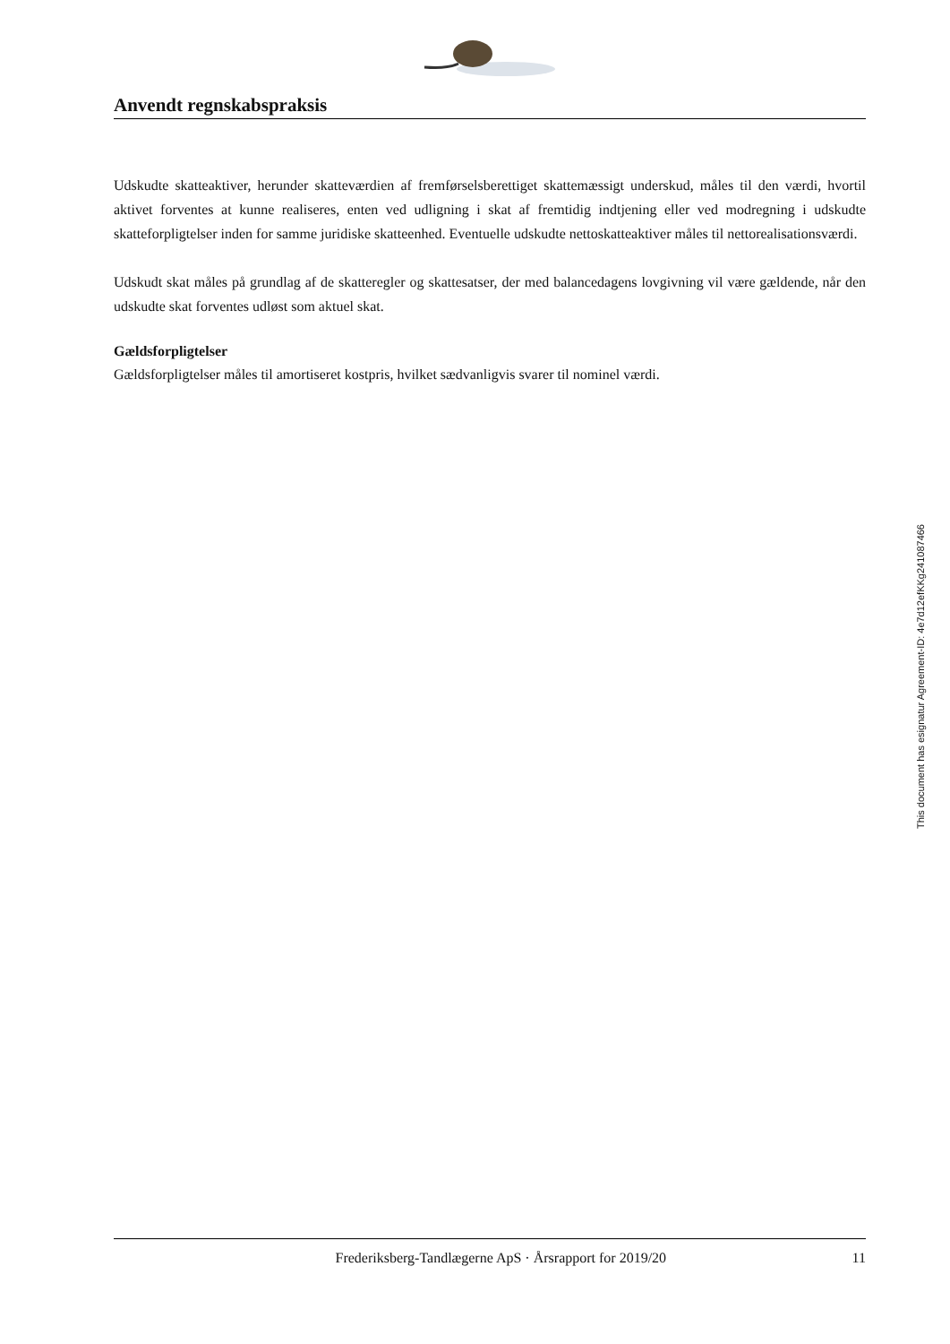Anvendt regnskabspraksis
Udskudte skatteaktiver, herunder skatteværdien af fremførselsberettiget skattemæssigt underskud, måles til den værdi, hvortil aktivet forventes at kunne realiseres, enten ved udligning i skat af fremtidig indtje­ning eller ved modregning i udskudte skatteforpligtelser inden for samme juridiske skatteenhed. Eventu­elle udskudte nettoskatteaktiver måles til nettorealisationsværdi.
Udskudt skat måles på grundlag af de skatteregler og skattesatser, der med balancedagens lovgivning vil være gældende, når den udskudte skat forventes udløst som aktuel skat.
Gældsforpligtelser
Gældsforpligtelser måles til amortiseret kostpris, hvilket sædvanligvis svarer til nominel værdi.
This document has esignatur Agreement-ID: 4e7d12efKKg241087466
Frederiksberg-Tandlægerne ApS · Årsrapport for 2019/20 11